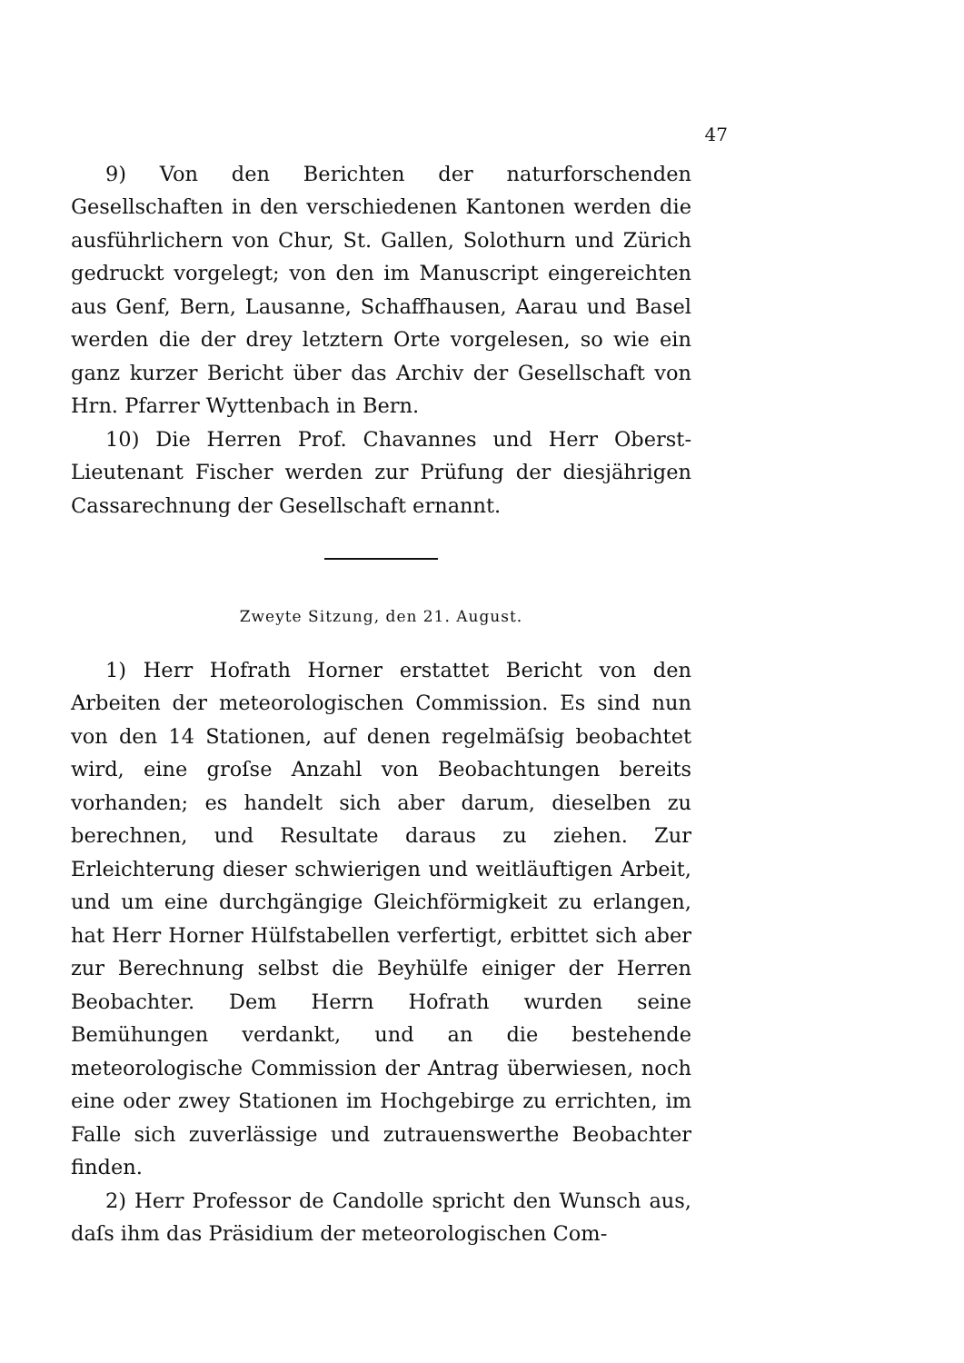47
9) Von den Berichten der naturforschenden Gesellschaften in den verschiedenen Kantonen werden die ausführlichern von Chur, St. Gallen, Solothurn und Zürich gedruckt vorgelegt; von den im Manuscript eingereichten aus Genf, Bern, Lausanne, Schaffhausen, Aarau und Basel werden die der drey letztern Orte vorgelesen, so wie ein ganz kurzer Bericht über das Archiv der Gesellschaft von Hrn. Pfarrer Wyttenbach in Bern.
10) Die Herren Prof. Chavannes und Herr Oberst-Lieutenant Fischer werden zur Prüfung der diesjährigen Cassarechnung der Gesellschaft ernannt.
Zweyte Sitzung, den 21. August.
1) Herr Hofrath Horner erstattet Bericht von den Arbeiten der meteorologischen Commission. Es sind nun von den 14 Stationen, auf denen regelmäſsig beobachtet wird, eine groſse Anzahl von Beobachtungen bereits vorhanden; es handelt sich aber darum, dieselben zu berechnen, und Resultate daraus zu ziehen. Zur Erleichterung dieser schwierigen und weitläuftigen Arbeit, und um eine durchgängige Gleichförmigkeit zu erlangen, hat Herr Horner Hülfstabellen verfertigt, erbittet sich aber zur Berechnung selbst die Beyhülfe einiger der Herren Beobachter. Dem Herrn Hofrath wurden seine Bemühungen verdankt, und an die bestehende meteorologische Commission der Antrag überwiesen, noch eine oder zwey Stationen im Hochgebirge zu errichten, im Falle sich zuverlässige und zutrauenswerthe Beobachter finden.
2) Herr Professor de Candolle spricht den Wunsch aus, daſs ihm das Präsidium der meteorologischen Com-